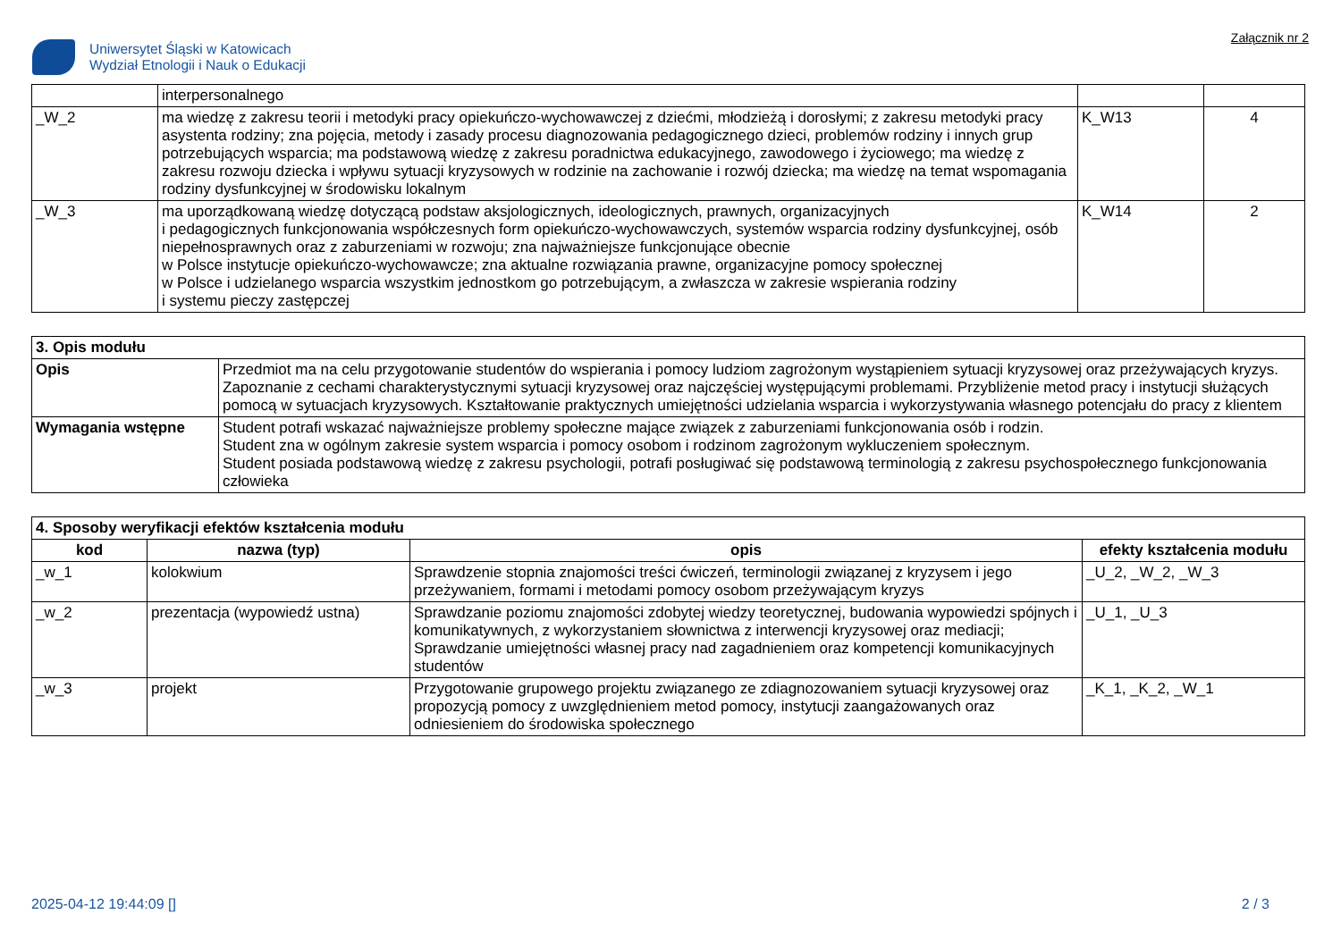Uniwersytet Śląski w Katowicach
Wydział Etnologii i Nauk o Edukacji
Załącznik nr 2
| | interpersonalnego | | |
| _W_2 | ma wiedzę z zakresu teorii i metodyki pracy opiekuńczo-wychowawczej z dziećmi, młodzieżą i dorosłymi; z zakresu metodyki pracy asystenta rodziny; zna pojęcia, metody i zasady procesu diagnozowania pedagogicznego dzieci, problemów rodziny i innych grup potrzebujących wsparcia; ma podstawową wiedzę z zakresu poradnictwa edukacyjnego, zawodowego i życiowego; ma wiedzę z zakresu rozwoju dziecka i wpływu sytuacji kryzysowych w rodzinie na zachowanie i rozwój dziecka; ma wiedzę na temat wspomagania rodziny dysfunkcyjnej w środowisku lokalnym | K_W13 | 4 |
| _W_3 | ma uporządkowaną wiedzę dotyczącą podstaw aksjologicznych, ideologicznych, prawnych, organizacyjnych i pedagogicznych funkcjonowania współczesnych form opiekuńczo-wychowawczych, systemów wsparcia rodziny dysfunkcyjnej, osób niepełnosprawnych oraz z zaburzeniami w rozwoju; zna najważniejsze funkcjonujące obecnie w Polsce instytucje opiekuńczo-wychowawcze; zna aktualne rozwiązania prawne, organizacyjne pomocy społecznej w Polsce i udzielanego wsparcia wszystkim jednostkom go potrzebującym, a zwłaszcza w zakresie wspierania rodziny i systemu pieczy zastępczej | K_W14 | 2 |
| 3. Opis modułu | |
| Opis | Przedmiot ma na celu przygotowanie studentów do wspierania i pomocy ludziom zagrożonym wystąpieniem sytuacji kryzysowej oraz przeżywających kryzys. Zapoznanie z cechami charakterystycznymi sytuacji kryzysowej oraz najczęściej występującymi problemami. Przybliżenie metod pracy i instytucji służących pomocą w sytuacjach kryzysowych. Kształtowanie praktycznych umiejętności udzielania wsparcia i wykorzystywania własnego potencjału do pracy z klientem |
| Wymagania wstępne | Student potrafi wskazać najważniejsze problemy społeczne mające związek z zaburzeniami funkcjonowania osób i rodzin. Student zna w ogólnym zakresie system wsparcia i pomocy osobom i rodzinom zagrożonym wykluczeniem społecznym. Student posiada podstawową wiedzę z zakresu psychologii, potrafi posługiwać się podstawową terminologią z zakresu psychospołecznego funkcjonowania człowieka |
| 4. Sposoby weryfikacji efektów kształcenia modułu | | | |
| kod | nazwa (typ) | opis | efekty kształcenia modułu |
| _w_1 | kolokwium | Sprawdzenie stopnia znajomości treści ćwiczeń, terminologii związanej z kryzysem i jego przeżywaniem, formami i metodami pomocy osobom przeżywającym kryzys | _U_2, _W_2, _W_3 |
| _w_2 | prezentacja (wypowiedź ustna) | Sprawdzanie poziomu znajomości zdobytej wiedzy teoretycznej, budowania wypowiedzi spójnych i komunikatywnych, z wykorzystaniem słownictwa z interwencji kryzysowej oraz mediacji; Sprawdzanie umiejętności własnej pracy nad zagadnieniem oraz kompetencji komunikacyjnych studentów | _U_1, _U_3 |
| _w_3 | projekt | Przygotowanie grupowego projektu związanego ze zdiagnozowaniem sytuacji kryzysowej oraz propozycją pomocy z uwzględnieniem metod pomocy, instytucji zaangażowanych oraz odniesieniem do środowiska społecznego | _K_1, _K_2, _W_1 |
2025-04-12 19:44:09 [] 2 / 3